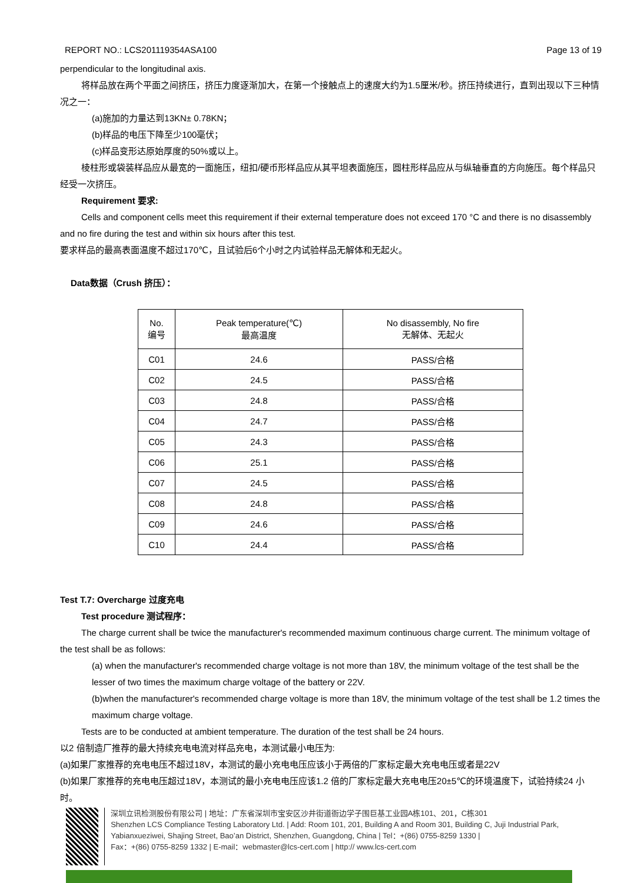REPORT NO.: LCS201119354ASA100 Page 13 of 19
perpendicular to the longitudinal axis.
将样品放在两个平面之间挤压，挤压力度逐渐加大，在第一个接触点上的速度大约为1.5厘米/秒。挤压持续进行，直到出现以下三种情况之一：
(a)施加的力量达到13KN± 0.78KN；
(b)样品的电压下降至少100毫伏；
(c)样品变形达原始厚度的50%或以上。
棱柱形或袋装样品应从最宽的一面施压，纽扣/硬币形样品应从其平坦表面施压，圆柱形样品应从与纵轴垂直的方向施压。每个样品只经受一次挤压。
Requirement 要求:
Cells and component cells meet this requirement if their external temperature does not exceed 170 °C and there is no disassembly and no fire during the test and within six hours after this test.
要求样品的最高表面温度不超过170℃，且试验后6个小时之内试验样品无解体和无起火。
Data数据（Crush 挤压）：
| No. 编号 | Peak temperature(℃) 最高温度 | No disassembly, No fire 无解体、无起火 |
| --- | --- | --- |
| C01 | 24.6 | PASS/合格 |
| C02 | 24.5 | PASS/合格 |
| C03 | 24.8 | PASS/合格 |
| C04 | 24.7 | PASS/合格 |
| C05 | 24.3 | PASS/合格 |
| C06 | 25.1 | PASS/合格 |
| C07 | 24.5 | PASS/合格 |
| C08 | 24.8 | PASS/合格 |
| C09 | 24.6 | PASS/合格 |
| C10 | 24.4 | PASS/合格 |
Test T.7: Overcharge 过度充电
Test procedure 测试程序：
The charge current shall be twice the manufacturer's recommended maximum continuous charge current. The minimum voltage of the test shall be as follows:
(a) when the manufacturer's recommended charge voltage is not more than 18V, the minimum voltage of the test shall be the lesser of two times the maximum charge voltage of the battery or 22V.
(b)when the manufacturer's recommended charge voltage is more than 18V, the minimum voltage of the test shall be 1.2 times the maximum charge voltage.
Tests are to be conducted at ambient temperature. The duration of the test shall be 24 hours.
以2 倍制造厂推荐的最大持续充电电流对样品充电，本测试最小电压为:
(a)如果厂家推荐的充电电压不超过18V，本测试的最小充电电压应该小于两倍的厂家标定最大充电电压或者是22V
(b)如果厂家推荐的充电电压超过18V，本测试的最小充电电压应该1.2 倍的厂家标定最大充电电压20±5℃的环境温度下，试验持续24 小时。
深圳立讯检测股份有限公司 | 地址：广东省深圳市宝安区沙井街道衙边学子围巨基工业园A栋101、201，C栋301
Shenzhen LCS Compliance Testing Laboratory Ltd. | Add: Room 101, 201, Building A and Room 301, Building C, Juji Industrial Park, Yabianxueziwei, Shajing Street, Bao’an District, Shenzhen, Guangdong, China | Tel：+(86) 0755-8259 1330 |
Fax：+(86) 0755-8259 1332 | E-mail：webmaster@lcs-cert.com | http:// www.lcs-cert.com